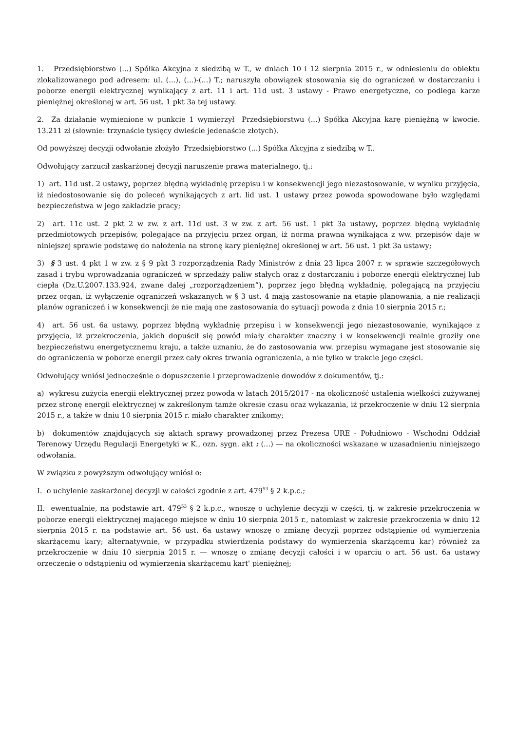1. Przedsiębiorstwo (...) Spółka Akcyjna z siedzibą w T., w dniach 10 i 12 sierpnia 2015 r., w odniesieniu do obiektu zlokalizowanego pod adresem: ul. (...), (...)-(...) T.; naruszyła obowiązek stosowania się do ograniczeń w dostarczaniu i poborze energii elektrycznej wynikający z art. 11 i art. 11d ust. 3 ustawy - Prawo energetyczne, co podlega karze pieniężnej określonej w art. 56 ust. 1 pkt 3a tej ustawy.
2. Za działanie wymienione w punkcie 1 wymierzył Przedsiębiorstwu (...) Spółka Akcyjna karę pieniężną w kwocie. 13.211 zł (słownie: trzynaście tysięcy dwieście jedenaście złotych).
Od powyższej decyzji odwołanie złożyło Przedsiębiorstwo (...) Spółka Akcyjna z siedzibą w T..
Odwołujący zarzucił zaskarżonej decyzji naruszenie prawa materialnego, tj.:
1) art. 11d ust. 2 ustawy, poprzez błędną wykładnię przepisu i w konsekwencji jego niezastosowanie, w wyniku przyjęcia, iż niedostosowanie się do poleceń wynikających z art. lid ust. 1 ustawy przez powoda spowodowane było względami bezpieczeństwa w jego zakładzie pracy;
2) art. 11c ust. 2 pkt 2 w zw. z art. 11d ust. 3 w zw. z art. 56 ust. 1 pkt 3a ustawy, poprzez błędną wykładnię przedmiotowych przepisów, polegające na przyjęciu przez organ, iż norma prawna wynikająca z ww. przepisów daje w niniejszej sprawie podstawę do nałożenia na stronę kary pieniężnej określonej w art. 56 ust. 1 pkt 3a ustawy;
3) § 3 ust. 4 pkt 1 w zw. z § 9 pkt 3 rozporządzenia Rady Ministrów z dnia 23 lipca 2007 r. w sprawie szczegółowych zasad i trybu wprowadzania ograniczeń w sprzedaży paliw stałych oraz z dostarczaniu i poborze energii elektrycznej lub ciepła (Dz.U.2007.133.924, zwane dalej „rozporządzeniem”), poprzez jego błędną wykładnię, polegającą na przyjęciu przez organ, iż wyłączenie ograniczeń wskazanych w § 3 ust. 4 mają zastosowanie na etapie planowania, a nie realizacji planów ograniczeń i w konsekwencji że nie mają one zastosowania do sytuacji powoda z dnia 10 sierpnia 2015 r.;
4) art. 56 ust. 6a ustawy, poprzez błędną wykładnię przepisu i w konsekwencji jego niezastosowanie, wynikające z przyjęcia, iż przekroczenia, jakich dopuścił się powód miały charakter znaczny i w konsekwencji realnie groziły one bezpieczeństwu energetycznemu kraju, a także uznaniu, że do zastosowania ww. przepisu wymagane jest stosowanie się do ograniczenia w poborze energii przez cały okres trwania ograniczenia, a nie tylko w trakcie jego części.
Odwołujący wniósł jednocześnie o dopuszczenie i przeprowadzenie dowodów z dokumentów, tj.:
a) wykresu zużycia energii elektrycznej przez powoda w latach 2015/2017 - na okoliczność ustalenia wielkości zużywanej przez stronę energii elektrycznej w zakreślonym tamże okresie czasu oraz wykazania, iż przekroczenie w dniu 12 sierpnia 2015 r., a także w dniu 10 sierpnia 2015 r. miało charakter znikomy;
b) dokumentów znajdujących się aktach sprawy prowadzonej przez Prezesa URE - Południowo - Wschodni Oddział Terenowy Urzędu Regulacji Energetyki w K., ozn. sygn. akt : (...) — na okoliczności wskazane w uzasadnieniu niniejszego odwołania.
W związku z powyższym odwołujący wniósł o:
I. o uchylenie zaskarżonej decyzji w całości zgodnie z art. 479<sup>53</sup> § 2 k.p.c.;
II. ewentualnie, na podstawie art. 479<sup>53</sup> § 2 k.p.c., wnoszę o uchylenie decyzji w części, tj. w zakresie przekroczenia w poborze energii elektrycznej mającego miejsce w dniu 10 sierpnia 2015 r., natomiast w zakresie przekroczenia w dniu 12 sierpnia 2015 r. na podstawie art. 56 ust. 6a ustawy wnoszę o zmianę decyzji poprzez odstąpienie od wymierzenia skarżącemu kary; alternatywnie, w przypadku stwierdzenia podstawy do wymierzenia skarżącemu kar) również za przekroczenie w dniu 10 sierpnia 2015 r. — wnoszę o zmianę decyzji całości i w oparciu o art. 56 ust. 6a ustawy orzeczenie o odstąpieniu od wymierzenia skarżącemu kart' pieniężnej;